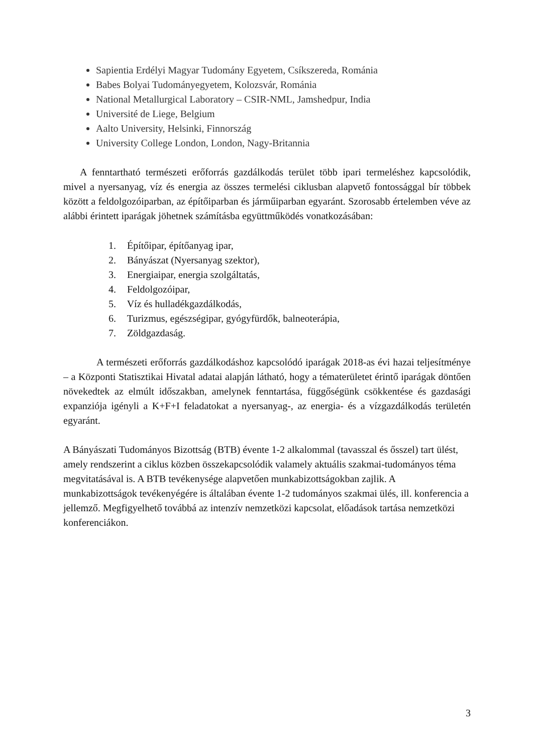Sapientia Erdélyi Magyar Tudomány Egyetem, Csíkszereda, Románia
Babes Bolyai Tudományegyetem, Kolozsvár, Románia
National Metallurgical Laboratory – CSIR-NML, Jamshedpur, India
Université de Liege, Belgium
Aalto University, Helsinki, Finnország
University College London, London, Nagy-Britannia
A fenntartható természeti erőforrás gazdálkodás terület több ipari termeléshez kapcsolódik, mivel a nyersanyag, víz és energia az összes termelési ciklusban alapvető fontossággal bír többek között a feldolgozóiparban, az építőiparban és járműiparban egyaránt. Szorosabb értelemben véve az alábbi érintett iparágak jöhetnek számításba együttműködés vonatkozásában:
1. Építőipar, építőanyag ipar,
2. Bányászat (Nyersanyag szektor),
3. Energiaipar, energia szolgáltatás,
4. Feldolgozóipar,
5. Víz és hulladékgazdálkodás,
6. Turizmus, egészségipar, gyógyfürdők, balneoterápia,
7. Zöldgazdaság.
A természeti erőforrás gazdálkodáshoz kapcsolódó iparágak 2018-as évi hazai teljesítménye – a Központi Statisztikai Hivatal adatai alapján látható, hogy a tématerületet érintő iparágak döntően növekedtek az elmúlt időszakban, amelynek fenntartása, függőségünk csökkentése és gazdasági expanziója igényli a K+F+I feladatokat a nyersanyag-, az energia- és a vízgazdálkodás területén egyaránt.
A Bányászati Tudományos Bizottság (BTB) évente 1-2 alkalommal (tavasszal és ősszel) tart ülést, amely rendszerint a ciklus közben összekapcsolódik valamely aktuális szakmai-tudományos téma megvitatásával is. A BTB tevékenysége alapvetően munkabizottságokban zajlik. A munkabizottságok tevékenyégére is általában évente 1-2 tudományos szakmai ülés, ill. konferencia a jellemző. Megfigyelhető továbbá az intenzív nemzetközi kapcsolat, előadások tartása nemzetközi konferenciákon.
3